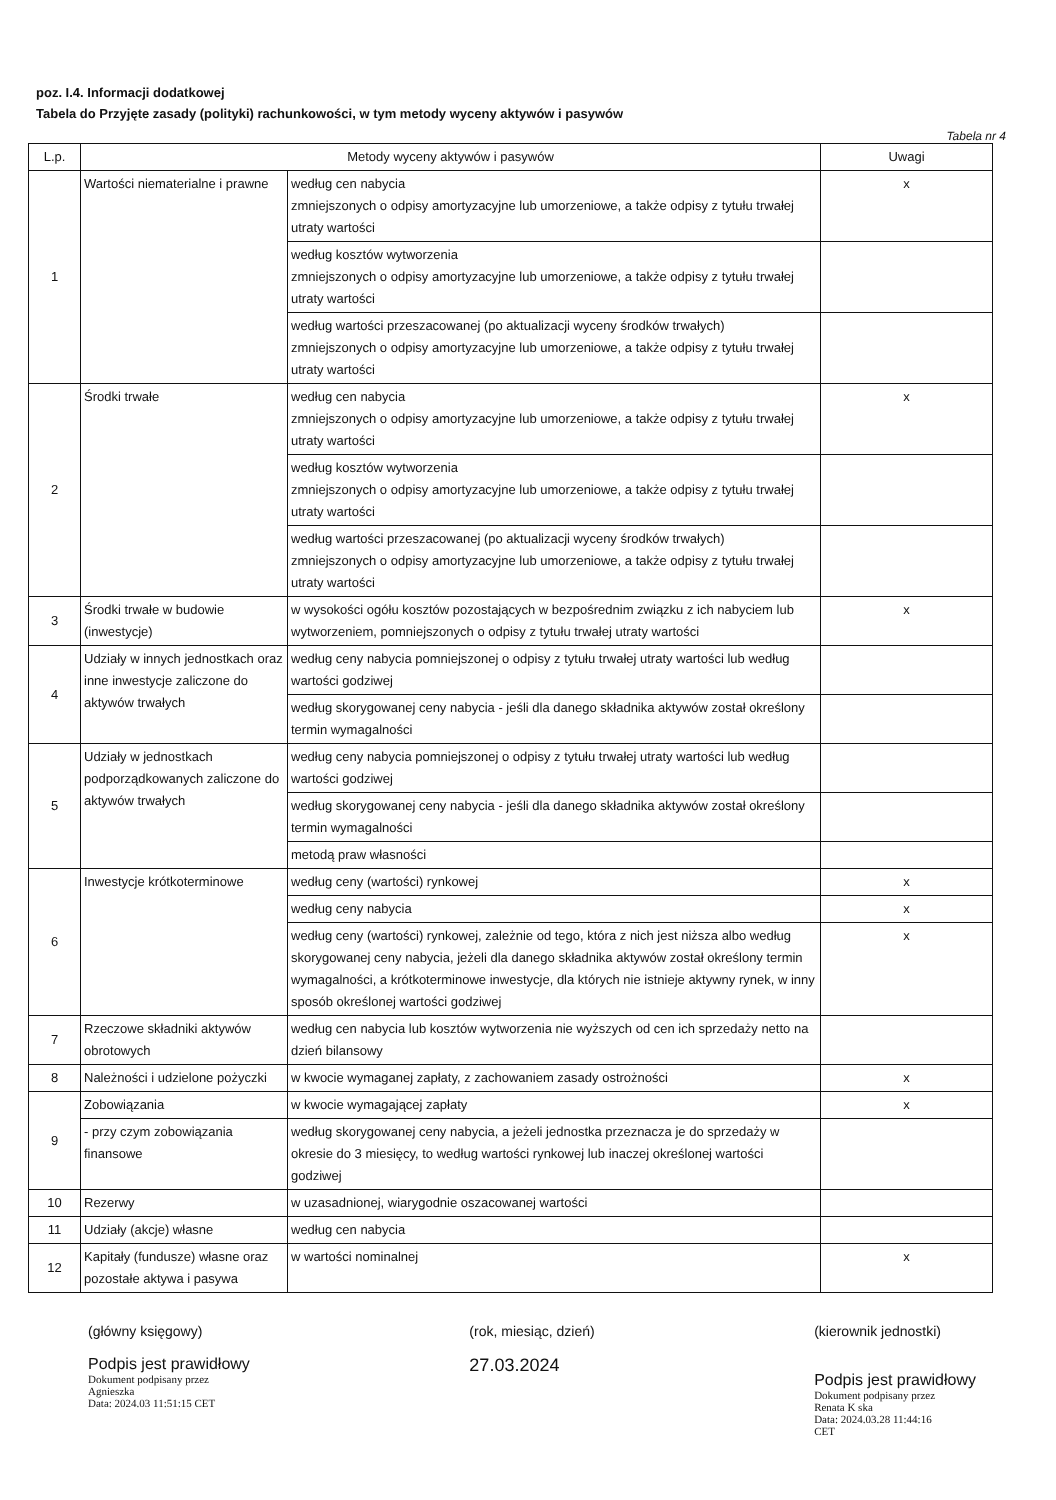poz. I.4. Informacji dodatkowej
Tabela do Przyjęte zasady (polityki) rachunkowości, w tym metody wyceny aktywów i pasywów
Tabela nr 4
| L.p. | Metody wyceny aktywów i pasywów | | Uwagi |
| --- | --- | --- | --- |
| 1 | Wartości niematerialne i prawne | według cen nabycia zmniejszonych o odpisy amortyzacyjne lub umorzeniowe, a także odpisy z tytułu trwałej utraty wartości | x |
| | | według kosztów wytworzenia zmniejszonych o odpisy amortyzacyjne lub umorzeniowe, a także odpisy z tytułu trwałej utraty wartości | |
| | | według wartości przeszacowanej (po aktualizacji wyceny środków trwałych) zmniejszonych o odpisy amortyzacyjne lub umorzeniowe, a także odpisy z tytułu trwałej utraty wartości | |
| 2 | Środki trwałe | według cen nabycia zmniejszonych o odpisy amortyzacyjne lub umorzeniowe, a także odpisy z tytułu trwałej utraty wartości | x |
| | | według kosztów wytworzenia zmniejszonych o odpisy amortyzacyjne lub umorzeniowe, a także odpisy z tytułu trwałej utraty wartości | |
| | | według wartości przeszacowanej (po aktualizacji wyceny środków trwałych) zmniejszonych o odpisy amortyzacyjne lub umorzeniowe, a także odpisy z tytułu trwałej utraty wartości | |
| 3 | Środki trwałe w budowie (inwestycje) | w wysokości ogółu kosztów pozostających w bezpośrednim związku z ich nabyciem lub wytworzeniem, pomniejszonych o odpisy z tytułu trwałej utraty wartości | x |
| 4 | Udziały w innych jednostkach oraz inne inwestycje zaliczone do aktywów trwałych | według ceny nabycia pomniejszonej o odpisy z tytułu trwałej utraty wartości lub według wartości godziwej | |
| | | według skorygowanej ceny nabycia - jeśli dla danego składnika aktywów został określony termin wymagalności | |
| 5 | Udziały w jednostkach podporządkowanych zaliczone do aktywów trwałych | według ceny nabycia pomniejszonej o odpisy z tytułu trwałej utraty wartości lub według wartości godziwej | |
| | | według skorygowanej ceny nabycia - jeśli dla danego składnika aktywów został określony termin wymagalności | |
| | | metodą praw własności | |
| 6 | Inwestycje krótkoterminowe | według ceny (wartości) rynkowej | x |
| | | według ceny nabycia | x |
| | | według ceny (wartości) rynkowej, zależnie od tego, która z nich jest niższa albo według skorygowanej ceny nabycia, jeżeli dla danego składnika aktywów został określony termin wymagalności, a krótkoterminowe inwestycje, dla których nie istnieje aktywny rynek, w inny sposób określonej wartości godziwej | x |
| 7 | Rzeczowe składniki aktywów obrotowych | według cen nabycia lub kosztów wytworzenia nie wyższych od cen ich sprzedaży netto na dzień bilansowy | |
| 8 | Należności i udzielone pożyczki | w kwocie wymaganej zapłaty, z zachowaniem zasady ostrożności | x |
| 9 | Zobowiązania | w kwocie wymagającej zapłaty | x |
| | - przy czym zobowiązania finansowe | według skorygowanej ceny nabycia, a jeżeli jednostka przeznacza je do sprzedaży w okresie do 3 miesięcy, to według wartości rynkowej lub inaczej określonej wartości godziwej | |
| 10 | Rezerwy | w uzasadnionej, wiarygodnie oszacowanej wartości | |
| 11 | Udziały (akcje) własne | według cen nabycia | |
| 12 | Kapitały (fundusze) własne oraz pozostałe aktywa i pasywa | w wartości nominalnej | x |
(główny księgowy)
Podpis jest prawidłowy
Dokument podpisany przez
Agnieszka
Data: 2024.03 11:51:15 CET
(rok, miesiąc, dzień)
27.03.2024
(kierownik jednostki)
Podpis jest prawidłowy
Dokument podpisany przez
Renata K ska
Data: 2024.03.28 11:44:16
CET